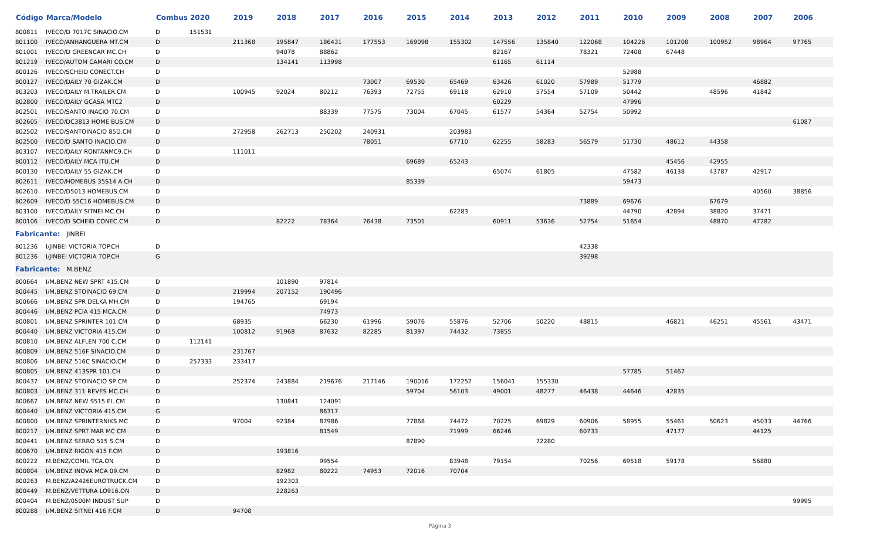| Código | Marca/Modelo | Combus | 2020 | 2019 | 2018 | 2017 | 2016 | 2015 | 2014 | 2013 | 2012 | 2011 | 2010 | 2009 | 2008 | 2007 | 2006 |
| --- | --- | --- | --- | --- | --- | --- | --- | --- | --- | --- | --- | --- | --- | --- | --- | --- | --- |
| 800811 | IVECO/D 7017C SINACIO.CM | D | 151531 | | | | | | | | | | | | | | |
| 801100 | IVECO/ANHANGUERA MT.CM | D | | 211368 | 195847 | 186431 | 177553 | 169098 | 155302 | 147556 | 135840 | 122068 | 104226 | 101208 | 100952 | 98964 | 97765 |
| 801001 | IVECO/D GREENCAR MC.CH | D | | | 94078 | 88862 | | | | 82167 | | 78321 | 72408 | 67448 | | | |
| 801219 | IVECO/AUTOM CAMARI CO.CM | D | | | 134141 | 113998 | | | | 61165 | 61114 | | | | | | |
| 800126 | IVECO/SCHEID CONECT.CH | D | | | | | | | | | | | 52988 | | | | |
| 800127 | IVECO/DAILY 70 GIZAK.CM | D | | | | | 73007 | 69530 | 65469 | 63426 | 61020 | 57989 | 51779 | | | 46882 | |
| 803203 | IVECO/DAILY M.TRAILER.CM | D | | 100945 | 92024 | 80212 | 76393 | 72755 | 69118 | 62910 | 57554 | 57109 | 50442 | | 48596 | 41842 | |
| 802800 | IVECO/DAILY GCASA MTC2 | D | | | | | | | | 60229 | | | 47996 | | | | |
| 802501 | IVECO/SANTO INACIO 70.CM | D | | | | 88339 | 77575 | 73004 | 67045 | 61577 | 54364 | 52754 | 50992 | | | | |
| 802605 | IVECO/DC3813 HOME BUS.CM | D | | | | | | | | | | | | | | | 61087 |
| 802502 | IVECO/SANTOINACIO 85D.CM | D | | 272958 | 262713 | 250202 | 240931 | | 203983 | | | | | | | | |
| 802500 | IVECO/D SANTO INACIO.CM | D | | | | | 78051 | | 67710 | 62255 | 58283 | 56579 | 51730 | 48612 | 44358 | | |
| 803107 | IVECO/DAILY RONTANMC9.CH | D | | 111011 | | | | | | | | | | | | | |
| 800112 | IVECO/DAILY MCA ITU.CM | D | | | | | | 69689 | 65243 | | | | | 45456 | 42955 | | |
| 800130 | IVECO/DAILY 55 GIZAK.CM | D | | | | | | | | 65074 | 61805 | | 47582 | 46138 | 43787 | 42917 | |
| 802611 | IVECO/HOMEBUS 35S14 A.CH | D | | | | | | 85339 | | | | | 59473 | | | | |
| 802610 | IVECO/D5013 HOMEBUS.CM | D | | | | | | | | | | | | | | 40560 | 38856 |
| 802609 | IVECO/D 55C16 HOMEBUS.CM | D | | | | | | | | | | 73889 | 69676 | | 67679 | | |
| 803100 | IVECO/DAILY SITNEI MC.CH | D | | | | | | | 62283 | | | | 44790 | 42894 | 38820 | 37471 | |
| 800106 | IVECO/D SCHEID CONEC.CM | D | | | 82222 | 78364 | 76438 | 73501 | | 60911 | 53636 | 52754 | 51654 | | 48870 | 47282 | |
| Fabricante: JINBEI | | | | | | | | | | | | | | | | | |
| 801236 | I/JINBEI VICTORIA TOP.CH | D | | | | | | | | | | 42338 | | | | | |
| 801236 | I/JINBEI VICTORIA TOP.CH | G | | | | | | | | | | 39298 | | | | | |
| Fabricante: M.BENZ | | | | | | | | | | | | | | | | | |
| 800664 | I/M.BENZ NEW SPRT 415.CM | D | | | 101890 | 97814 | | | | | | | | | | | |
| 800445 | I/M.BENZ STOINACIO 69.CM | D | | 219994 | 207152 | 190496 | | | | | | | | | | | |
| 800666 | I/M.BENZ SPR DELKA MH.CM | D | | 194765 | | 69194 | | | | | | | | | | | |
| 800446 | I/M.BENZ PCIA 415 MCA.CM | D | | | | 74973 | | | | | | | | | | | |
| 800801 | I/M.BENZ SPRINTER 101.CM | D | | 68935 | | 66230 | 61996 | 59076 | 55876 | 52706 | 50220 | 48815 | | 46821 | 46251 | 45561 | 43471 |
| 800440 | I/M.BENZ VICTORIA 415.CM | D | | 100812 | 91968 | 87632 | 82285 | 81397 | 74432 | 73855 | | | | | | | |
| 800810 | I/M.BENZ ALFLEN 700 C.CM | D | 112141 | | | | | | | | | | | | | | |
| 800809 | I/M.BENZ 516F SINACIO.CM | D | | 231767 | | | | | | | | | | | | | |
| 800806 | I/M.BENZ 516C SINACIO.CM | D | 257333 | 233417 | | | | | | | | | | | | | |
| 800805 | I/M.BENZ 413SPR 101.CH | D | | | | | | | | | | | 57785 | 51467 | | | |
| 800437 | I/M.BENZ STOINACIO SP CM | D | | 252374 | 243884 | 219676 | 217146 | 190016 | 172252 | 156041 | 155330 | | | | | | |
| 800803 | I/M.BENZ 311 REVES MC.CH | D | | | | | | 59704 | 56103 | 49001 | 48277 | 46438 | 44646 | 42835 | | | |
| 800667 | I/M.BENZ NEW S515 EL.CM | D | | | 130841 | 124091 | | | | | | | | | | | |
| 800440 | I/M.BENZ VICTORIA 415.CM | G | | | | 86317 | | | | | | | | | | | |
| 800800 | I/M.BENZ SPRINTERNIKS MC | D | | 97004 | 92384 | 87986 | | 77868 | 74472 | 70225 | 69829 | 60906 | 58955 | 55461 | 50623 | 45033 | 44766 |
| 800217 | I/M.BENZ SPRT MAR MC CM | D | | | | 81549 | | | 71999 | 66246 | | 60733 | | 47177 | | 44125 | |
| 800441 | I/M.BENZ SERRO 515 S.CM | D | | | | | | 87890 | | | 72280 | | | | | | |
| 800670 | I/M.BENZ RIGON 415 F.CM | D | | | 193816 | | | | | | | | | | | | |
| 800222 | M.BENZ/COMIL TCA.ON | D | | | | 99554 | | | 83948 | 79154 | | 70256 | 69518 | 59178 | | 56880 | |
| 800804 | I/M.BENZ INOVA MCA 09.CM | D | | | 82982 | 80222 | 74953 | 72016 | 70704 | | | | | | | | |
| 800263 | M.BENZ/A2426EUROTRUCK.CM | D | | | 192303 | | | | | | | | | | | | |
| 800449 | M.BENZ/VETTURA LO916.ON | D | | | 228263 | | | | | | | | | | | | |
| 800404 | M.BENZ/0500M INDUST SUP | D | | | | | | | | | | | | | | | 99995 |
| 800288 | I/M.BENZ SITNEI 416 F.CM | D | | 94708 | | | | | | | | | | | | | |
Página 3